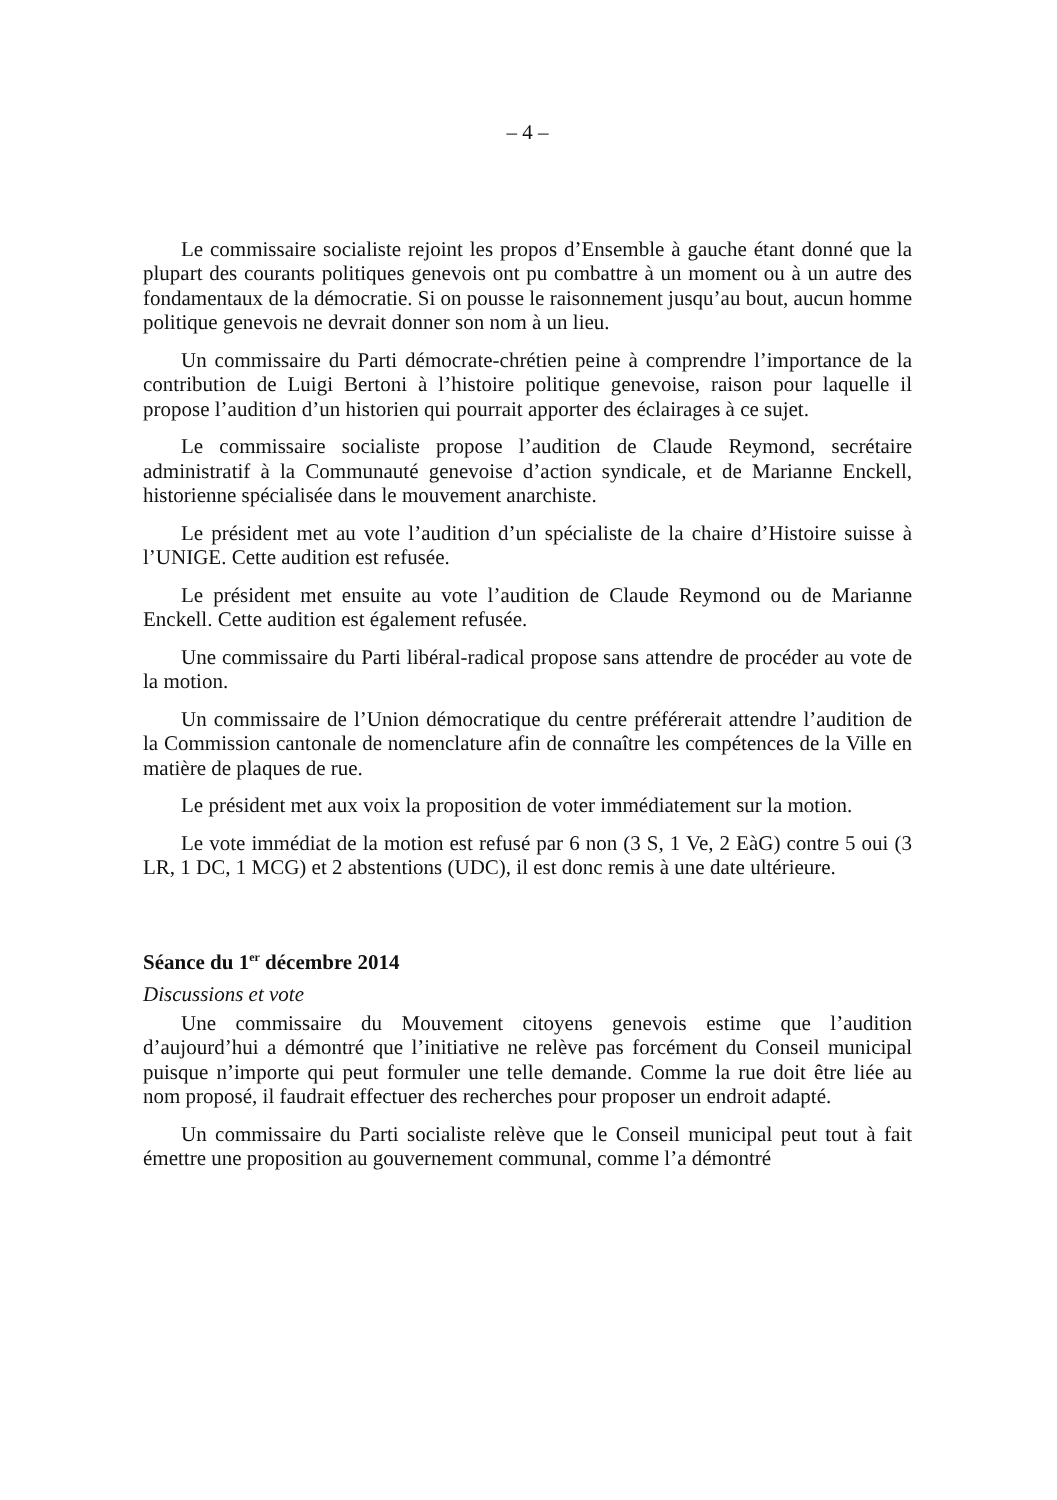– 4 –
Le commissaire socialiste rejoint les propos d’Ensemble à gauche étant donné que la plupart des courants politiques genevois ont pu combattre à un moment ou à un autre des fondamentaux de la démocratie. Si on pousse le raisonnement jusqu’au bout, aucun homme politique genevois ne devrait donner son nom à un lieu.
Un commissaire du Parti démocrate-chrétien peine à comprendre l’importance de la contribution de Luigi Bertoni à l’histoire politique genevoise, raison pour laquelle il propose l’audition d’un historien qui pourrait apporter des éclairages à ce sujet.
Le commissaire socialiste propose l’audition de Claude Reymond, secrétaire administratif à la Communauté genevoise d’action syndicale, et de Marianne Enckell, historienne spécialisée dans le mouvement anarchiste.
Le président met au vote l’audition d’un spécialiste de la chaire d’Histoire suisse à l’UNIGE. Cette audition est refusée.
Le président met ensuite au vote l’audition de Claude Reymond ou de Marianne Enckell. Cette audition est également refusée.
Une commissaire du Parti libéral-radical propose sans attendre de procéder au vote de la motion.
Un commissaire de l’Union démocratique du centre préférerait attendre l’audition de la Commission cantonale de nomenclature afin de connaître les compétences de la Ville en matière de plaques de rue.
Le président met aux voix la proposition de voter immédiatement sur la motion.
Le vote immédiat de la motion est refusé par 6 non (3 S, 1 Ve, 2 EàG) contre 5 oui (3 LR, 1 DC, 1 MCG) et 2 abstentions (UDC), il est donc remis à une date ultérieure.
Séance du 1<sup>er</sup> décembre 2014
Discussions et vote
Une commissaire du Mouvement citoyens genevois estime que l’audition d’aujourd’hui a démontré que l’initiative ne relève pas forcément du Conseil municipal puisque n’importe qui peut formuler une telle demande. Comme la rue doit être liée au nom proposé, il faudrait effectuer des recherches pour proposer un endroit adapté.
Un commissaire du Parti socialiste relève que le Conseil municipal peut tout à fait émettre une proposition au gouvernement communal, comme l’a démontré